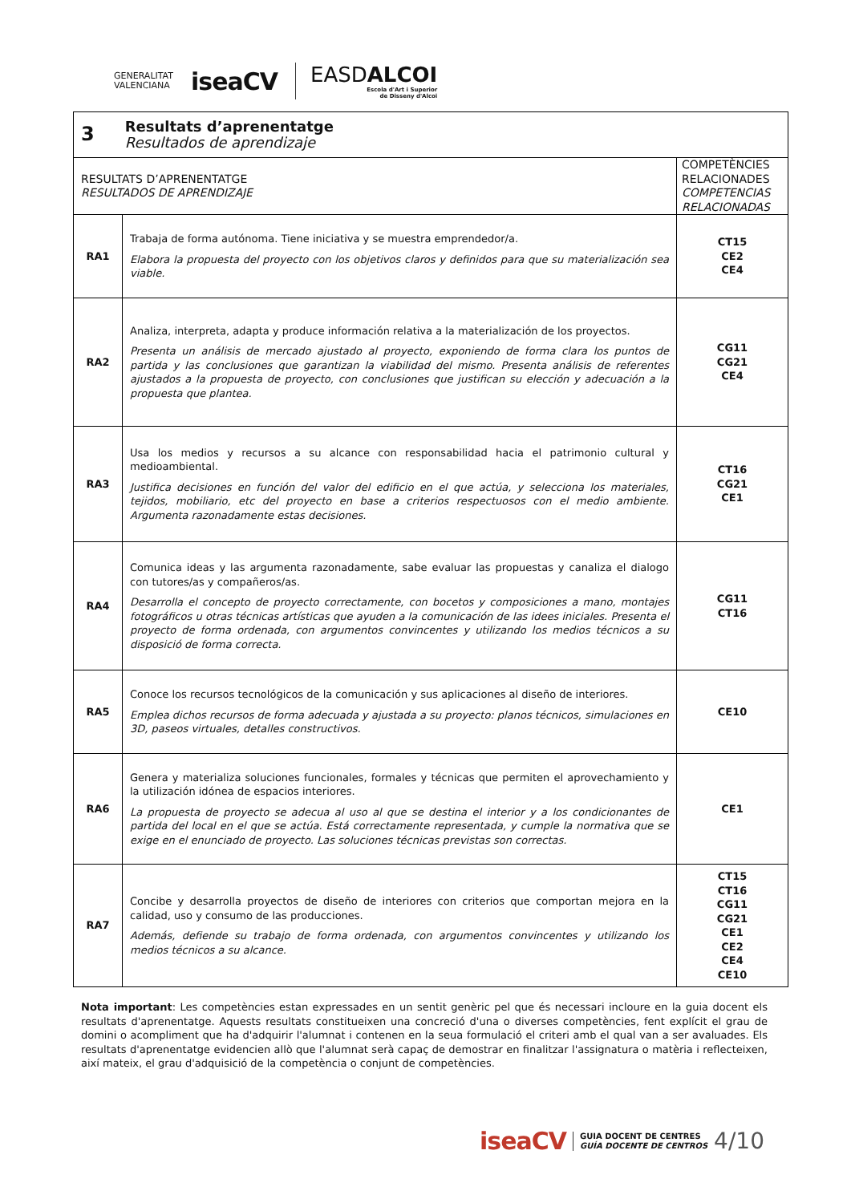GENERALITAT
VALENCIANA
iseaCV
EASDALCOI
Escola d'Art i Superior
de Disseny d'Alcoi
| 3 Resultats d’aprenentatge Resultados de aprendizaje | | |
| RESULTATS D’APRENENTATGE RESULTADOS DE APRENDIZAJE | | COMPETÈNCIES RELACIONADES COMPETENCIAS RELACIONADAS |
| RA1 | Trabaja de forma autónoma. Tiene iniciativa y se muestra emprendedor/a. Elabora la propuesta del proyecto con los objetivos claros y definidos para que su materialización sea viable. | CT15 CE2 CE4 |
| RA2 | Analiza, interpreta, adapta y produce información relativa a la materialización de los proyectos. Presenta un análisis de mercado ajustado al proyecto, exponiendo de forma clara los puntos de partida y las conclusiones que garantizan la viabilidad del mismo. Presenta análisis de referentes ajustados a la propuesta de proyecto, con conclusiones que justifican su elección y adecuación a la propuesta que plantea. | CG11 CG21 CE4 |
| RA3 | Usa los medios y recursos a su alcance con responsabilidad hacia el patrimonio cultural y medioambiental. Justifica decisiones en función del valor del edificio en el que actúa, y selecciona los materiales, tejidos, mobiliario, etc del proyecto en base a criterios respectuosos con el medio ambiente. Argumenta razonadamente estas decisiones. | CT16 CG21 CE1 |
| RA4 | Comunica ideas y las argumenta razonadamente, sabe evaluar las propuestas y canaliza el dialogo con tutores/as y compañeros/as. Desarrolla el concepto de proyecto correctamente, con bocetos y composiciones a mano, montajes fotográficos u otras técnicas artísticas que ayuden a la comunicación de las idees iniciales. Presenta el proyecto de forma ordenada, con argumentos convincentes y utilizando los medios técnicos a su disposició de forma correcta. | CG11 CT16 |
| RA5 | Conoce los recursos tecnológicos de la comunicación y sus aplicaciones al diseño de interiores. Emplea dichos recursos de forma adecuada y ajustada a su proyecto: planos técnicos, simulaciones en 3D, paseos virtuales, detalles constructivos. | CE10 |
| RA6 | Genera y materializa soluciones funcionales, formales y técnicas que permiten el aprovechamiento y la utilización idónea de espacios interiores. La propuesta de proyecto se adecua al uso al que se destina el interior y a los condicionantes de partida del local en el que se actúa. Está correctamente representada, y cumple la normativa que se exige en el enunciado de proyecto. Las soluciones técnicas previstas son correctas. | CE1 |
| RA7 | Concibe y desarrolla proyectos de diseño de interiores con criterios que comportan mejora en la calidad, uso y consumo de las producciones. Además, defiende su trabajo de forma ordenada, con argumentos convincentes y utilizando los medios técnicos a su alcance. | CT15 CT16 CG11 CG21 CE1 CE2 CE4 CE10 |
Nota important: Les competències estan expressades en un sentit genèric pel que és necessari incloure en la guia docent els resultats d'aprenentatge. Aquests resultats constitueixen una concreció d'una o diverses competències, fent explícit el grau de domini o acompliment que ha d'adquirir l'alumnat i contenen en la seua formulació el criteri amb el qual van a ser avaluades. Els resultats d'aprenentatge evidencien allò que l'alumnat serà capaç de demostrar en finalitzar l'assignatura o matèria i reflecteixen, així mateix, el grau d'adquisició de la competència o conjunt de competències.
iseaCV
GUIA DOCENT DE CENTRES
GUÍA DOCENTE DE CENTROS
4/10